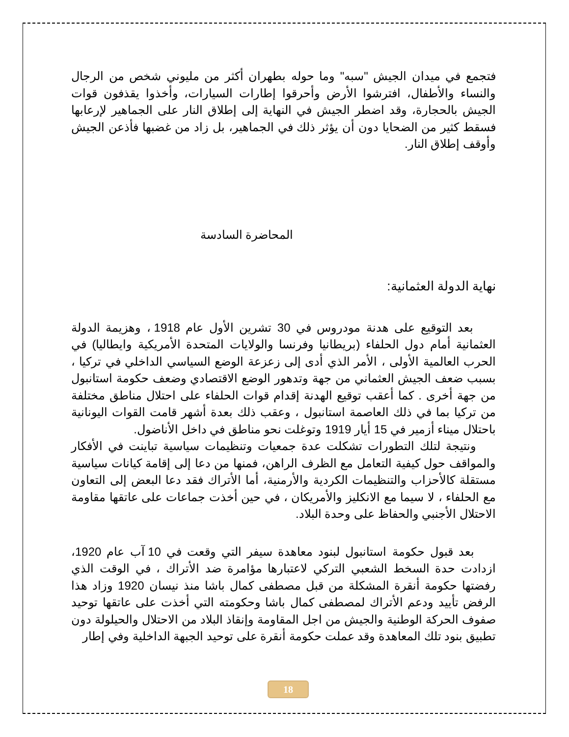فتجمع في ميدان الجيش "سبه" وما حوله بطهران أكثر من مليوني شخص من الرجال والنساء والأطفال، افترشوا الأرض وأحرقوا إطارات السيارات، وأخذوا يقذفون قوات الجيش بالحجارة، وقد اضطر الجيش في النهاية إلى إطلاق النار على الجماهير لإرعابها فسقط كثير من الضحايا دون أن يؤثر ذلك في الجماهير، بل زاد من غضبها فأذعن الجيش وأوقف إطلاق النار.
المحاضرة السادسة
نهاية الدولة العثمانية:
بعد التوقيع على هدنة مودروس في 30 تشرين الأول عام 1918 ، وهزيمة الدولة العثمانية أمام دول الحلفاء (بريطانيا وفرنسا والولايات المتحدة الأمريكية وايطاليا) في الحرب العالمية الأولى ، الأمر الذي أدى إلى زعزعة الوضع السياسي الداخلي في تركيا ، بسبب ضعف الجيش العثماني من جهة وتدهور الوضع الاقتصادي وضعف حكومة استانبول من جهة أخرى . كما أعقب توقيع الهدنة إقدام قوات الحلفاء على احتلال مناطق مختلفة من تركيا بما في ذلك العاصمة استانبول ، وعقب ذلك بعدة أشهر قامت القوات اليونانية باحتلال ميناء أزمير في 15 أيار 1919 وتوغلت نحو مناطق في داخل الأناضول.
ونتيجة لتلك التطورات تشكلت عدة جمعيات وتنظيمات سياسية تباينت في الأفكار والمواقف حول كيفية التعامل مع الظرف الراهن، فمنها من دعا إلى إقامة كيانات سياسية مستقلة كالأحزاب والتنظيمات الكردية والأرمنية، أما الأتراك فقد دعا البعض إلى التعاون مع الحلفاء ، لا سيما مع الانكليز والأمريكان ، في حين أخذت جماعات على عاتقها مقاومة الاحتلال الأجنبي والحفاظ على وحدة البلاد.
بعد قبول حكومة استانبول لبنود معاهدة سيفر التي وقعت في 10 آب عام 1920، ازدادت حدة السخط الشعبي التركي لاعتبارها مؤامرة ضد الأتراك ، في الوقت الذي رفضتها حكومة أنقرة المشكلة من قبل مصطفى كمال باشا منذ نيسان 1920 وزاد هذا الرفض تأييد ودعم الأتراك لمصطفى كمال باشا وحكومته التي أخذت على عاتقها توحيد صفوف الحركة الوطنية والجيش من اجل المقاومة وإنقاذ البلاد من الاحتلال والحيلولة دون تطبيق بنود تلك المعاهدة وقد عملت حكومة أنقرة على توحيد الجبهة الداخلية وفي إطار
18